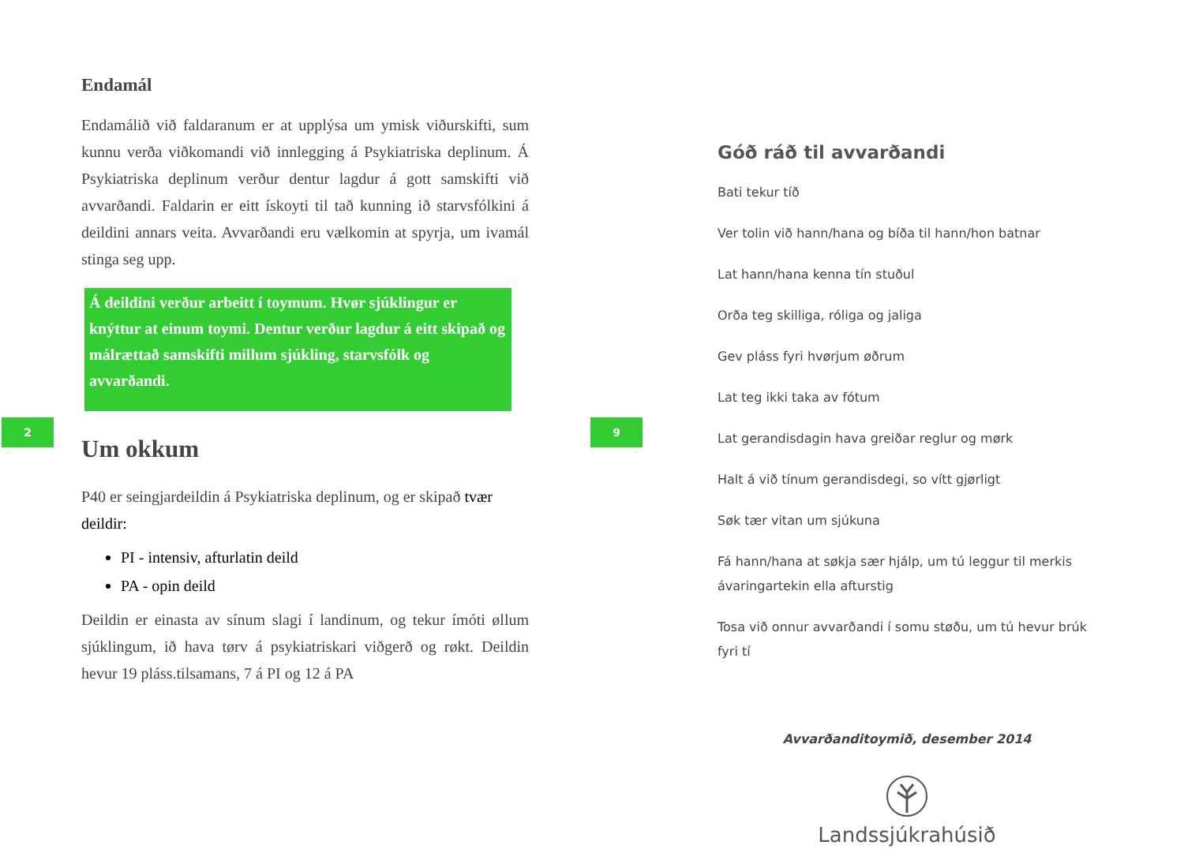2 9
Endamál
Endamálið við faldaranum er at upplýsa um ymisk viðurskifti, sum kunnu verða viðkomandi við innlegging á Psykiatriska deplinum. Á Psykiatriska deplinum verður dentur lagdur á gott samskifti við avvarðandi. Faldarin er eitt ískoyti til tað kunning ið starvsfólkini á deildini annars veita. Avvarðandi eru vælkomin at spyrja, um ivamál stinga seg upp.
Á deildini verður arbeitt í toymum. Hvør sjúklingur er knýttur at einum toymi. Dentur verður lagdur á eitt skipað og málrættað samskifti millum sjúkling, starvsfólk og avvarðandi.
Um okkum
P40 er seingjardeildin á Psykiatriska deplinum, og er skipað tvær deildir:
PI - intensiv, afturlatin deild
PA - opin deild
Deildin er einasta av sínum slagi í landinum, og tekur ímóti øllum sjúklingum, ið hava tørv á psykiatriskari viðgerð og røkt. Deildin hevur 19 pláss.tilsamans, 7 á PI og 12 á PA
Góð ráð til avvarðandi
Bati tekur tíð
Ver tolin við hann/hana og bíða til hann/hon batnar
Lat hann/hana kenna tín stuðul
Orða teg skilliga, róliga og jaliga
Gev pláss fyri hvørjum øðrum
Lat teg ikki taka av fótum
Lat gerandisdagin hava greiðar reglur og mørk
Halt á við tínum gerandisdegi, so vítt gjørligt
Søk tær vitan um sjúkuna
Fá hann/hana at søkja sær hjálp, um tú leggur til merkis ávaringartekin ella afturstig
Tosa við onnur avvarðandi í somu støðu, um tú hevur brúk fyri tí
Avvarðanditoymið, desember 2014
Landssjúkrahúsið